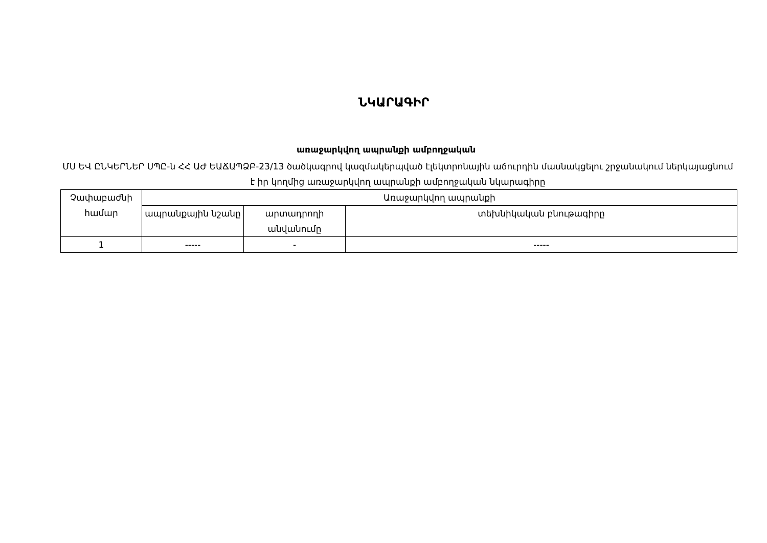ՆԿԱՐԱԳԻՐ
առաջարկվող ապրանքի ամբողջական
ՄՍ ԵՎ ԸՆԿԵՐՆԵՐ ՍՊԸ-ն ՀՀ ԱԺ ԵԱՃԱՊՁԲ-23/13 ծածկագրով կազմակերպված էլեկտրոնային աճուրդին մասնակցելու շրջանակում ներկայացնում է իր կողմից առաջարկվող ապրանքի ամբողջական նկարագիրը
| Չափաբաժնի համար | Առաջարկվող ապրանքի | | |
| --- | --- | --- | --- |
| | ապրանքային նշանը | արտադրողի անվանումը | տեխնիկական բնութագիրը |
| 1 | ----- | - | ----- |